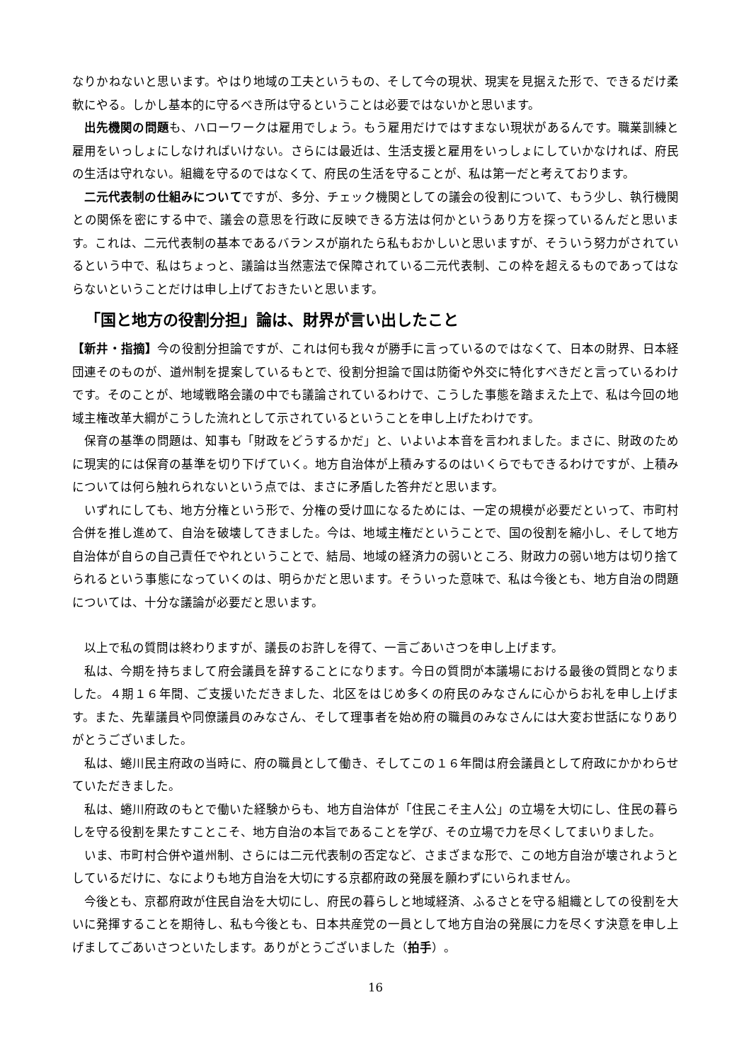なりかねないと思います。やはり地域の工夫というもの、そして今の現状、現実を見据えた形で、できるだけ柔軟にやる。しかし基本的に守るべき所は守るということは必要ではないかと思います。
出先機関の問題も、ハローワークは雇用でしょう。もう雇用だけではすまない現状があるんです。職業訓練と雇用をいっしょにしなければいけない。さらには最近は、生活支援と雇用をいっしょにしていかなければ、府民の生活は守れない。組織を守るのではなくて、府民の生活を守ることが、私は第一だと考えております。
二元代表制の仕組みについてですが、多分、チェック機関としての議会の役割について、もう少し、執行機関との関係を密にする中で、議会の意思を行政に反映できる方法は何かというあり方を探っているんだと思います。これは、二元代表制の基本であるバランスが崩れたら私もおかしいと思いますが、そういう努力がされているという中で、私はちょっと、議論は当然憲法で保障されている二元代表制、この枠を超えるものであってはならないということだけは申し上げておきたいと思います。
「国と地方の役割分担」論は、財界が言い出したこと
【新井・指摘】今の役割分担論ですが、これは何も我々が勝手に言っているのではなくて、日本の財界、日本経団連そのものが、道州制を提案しているもとで、役割分担論で国は防衛や外交に特化すべきだと言っているわけです。そのことが、地域戦略会議の中でも議論されているわけで、こうした事態を踏まえた上で、私は今回の地域主権改革大綱がこうした流れとして示されているということを申し上げたわけです。
保育の基準の問題は、知事も「財政をどうするかだ」と、いよいよ本音を言われました。まさに、財政のために現実的には保育の基準を切り下げていく。地方自治体が上積みするのはいくらでもできるわけですが、上積みについては何ら触れられないという点では、まさに矛盾した答弁だと思います。
いずれにしても、地方分権という形で、分権の受け皿になるためには、一定の規模が必要だといって、市町村合併を推し進めて、自治を破壊してきました。今は、地域主権だということで、国の役割を縮小し、そして地方自治体が自らの自己責任でやれということで、結局、地域の経済力の弱いところ、財政力の弱い地方は切り捨てられるという事態になっていくのは、明らかだと思います。そういった意味で、私は今後とも、地方自治の問題については、十分な議論が必要だと思います。
以上で私の質問は終わりますが、議長のお許しを得て、一言ごあいさつを申し上げます。
私は、今期を持ちまして府会議員を辞することになります。今日の質問が本議場における最後の質問となりました。４期１６年間、ご支援いただきました、北区をはじめ多くの府民のみなさんに心からお礼を申し上げます。また、先輩議員や同僚議員のみなさん、そして理事者を始め府の職員のみなさんには大変お世話になりありがとうございました。
私は、蜷川民主府政の当時に、府の職員として働き、そしてこの１６年間は府会議員として府政にかかわらせていただきました。
私は、蜷川府政のもとで働いた経験からも、地方自治体が「住民こそ主人公」の立場を大切にし、住民の暮らしを守る役割を果たすことこそ、地方自治の本旨であることを学び、その立場で力を尽くしてまいりました。
いま、市町村合併や道州制、さらには二元代表制の否定など、さまざまな形で、この地方自治が壊されようとしているだけに、なによりも地方自治を大切にする京都府政の発展を願わずにいられません。
今後とも、京都府政が住民自治を大切にし、府民の暮らしと地域経済、ふるさとを守る組織としての役割を大いに発揮することを期待し、私も今後とも、日本共産党の一員として地方自治の発展に力を尽くす決意を申し上げましてごあいさつといたします。ありがとうございました（拍手）。
16